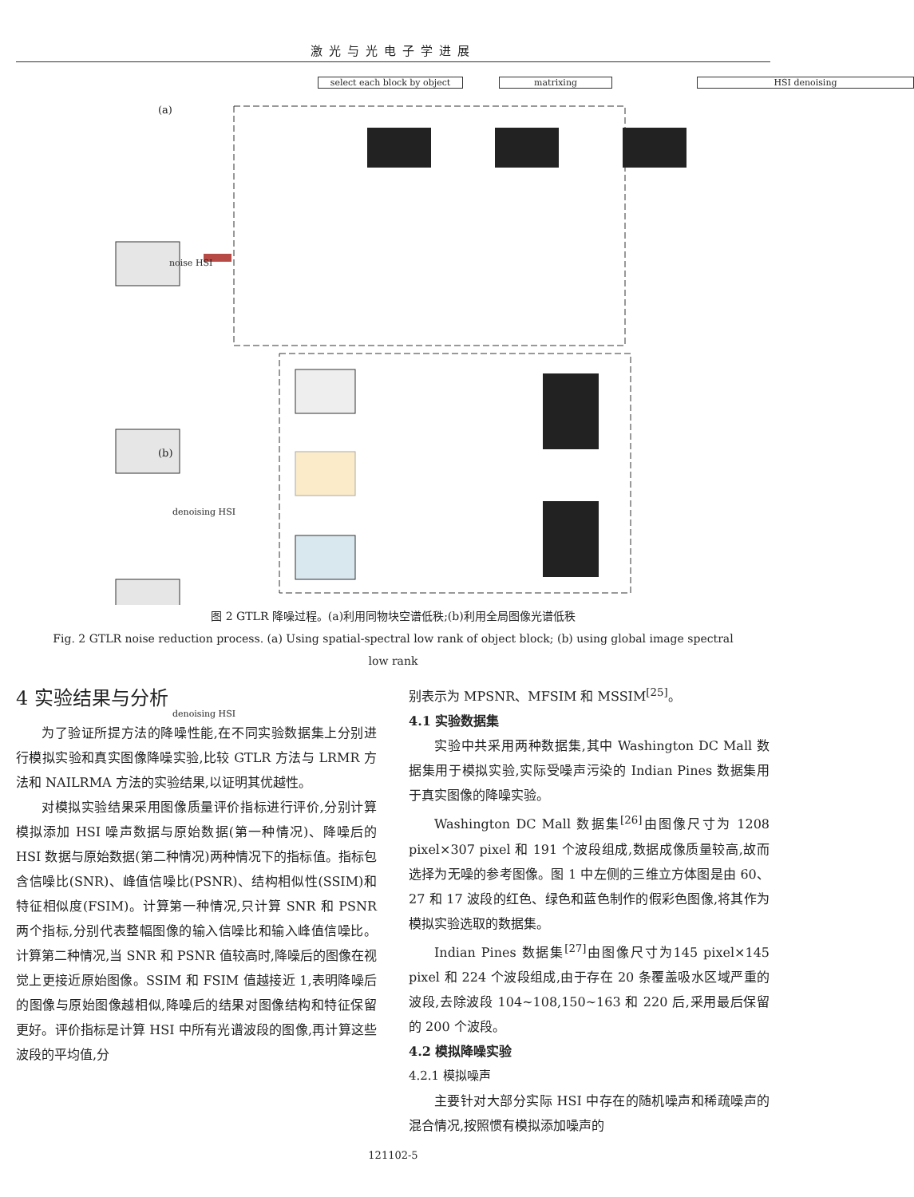激光与光电子学进展
select each block by object matrixing HSI denoising
(a)
(b)
noise HSI
denoising HSI
denoising HSI
图 2 GTLR 降噪过程。(a)利用同物块空谱低秩;(b)利用全局图像光谱低秩
Fig. 2 GTLR noise reduction process. (a) Using spatial-spectral low rank of object block; (b) using global image spectral low rank
4 实验结果与分析
为了验证所提方法的降噪性能,在不同实验数据集上分别进行模拟实验和真实图像降噪实验,比较 GTLR 方法与 LRMR 方法和 NAILRMA 方法的实验结果,以证明其优越性。
对模拟实验结果采用图像质量评价指标进行评价,分别计算模拟添加 HSI 噪声数据与原始数据(第一种情况)、降噪后的 HSI 数据与原始数据(第二种情况)两种情况下的指标值。指标包含信噪比(SNR)、峰值信噪比(PSNR)、结构相似性(SSIM)和特征相似度(FSIM)。计算第一种情况,只计算 SNR 和 PSNR 两个指标,分别代表整幅图像的输入信噪比和输入峰值信噪比。计算第二种情况,当 SNR 和 PSNR 值较高时,降噪后的图像在视觉上更接近原始图像。SSIM 和 FSIM 值越接近 1,表明降噪后的图像与原始图像越相似,降噪后的结果对图像结构和特征保留更好。评价指标是计算 HSI 中所有光谱波段的图像,再计算这些波段的平均值,分
别表示为 MPSNR、MFSIM 和 MSSIM<sup>[25]</sup>。
4.1 实验数据集
实验中共采用两种数据集,其中 Washington DC Mall 数据集用于模拟实验,实际受噪声污染的 Indian Pines 数据集用于真实图像的降噪实验。
Washington DC Mall 数据集<sup>[26]</sup>由图像尺寸为 1208 pixel×307 pixel 和 191 个波段组成,数据成像质量较高,故而选择为无噪的参考图像。图 1 中左侧的三维立方体图是由 60、27 和 17 波段的红色、绿色和蓝色制作的假彩色图像,将其作为模拟实验选取的数据集。
Indian Pines 数据集<sup>[27]</sup>由图像尺寸为145 pixel×145 pixel 和 224 个波段组成,由于存在 20 条覆盖吸水区域严重的波段,去除波段 104~108,150~163 和 220 后,采用最后保留的 200 个波段。
4.2 模拟降噪实验
4.2.1 模拟噪声
主要针对大部分实际 HSI 中存在的随机噪声和稀疏噪声的混合情况,按照惯有模拟添加噪声的
121102-5